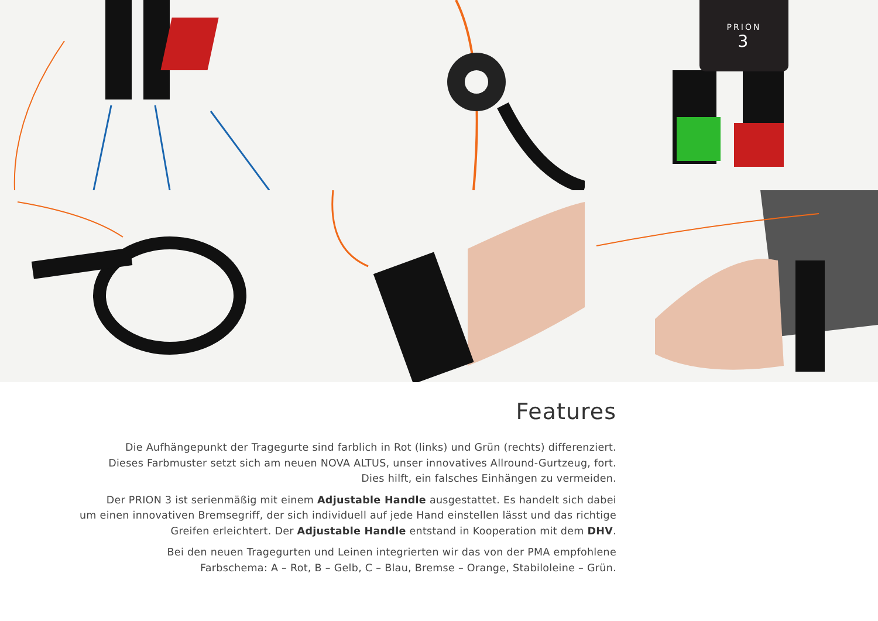PRION
3
Features
Die Aufhängepunkt der Tragegurte sind farblich in Rot (links) und Grün (rechts) differenziert.
Dieses Farbmuster setzt sich am neuen NOVA ALTUS, unser innovatives Allround-Gurtzeug, fort.
Dies hilft, ein falsches Einhängen zu vermeiden.
Der PRION 3 ist serienmäßig mit einem Adjustable Handle ausgestattet. Es handelt sich dabei
um einen innovativen Bremsegriff, der sich individuell auf jede Hand einstellen lässt und das richtige
Greifen erleichtert. Der Adjustable Handle entstand in Kooperation mit dem DHV.
Bei den neuen Tragegurten und Leinen integrierten wir das von der PMA empfohlene
Farbschema: A – Rot, B – Gelb, C – Blau, Bremse – Orange, Stabiloleine – Grün.